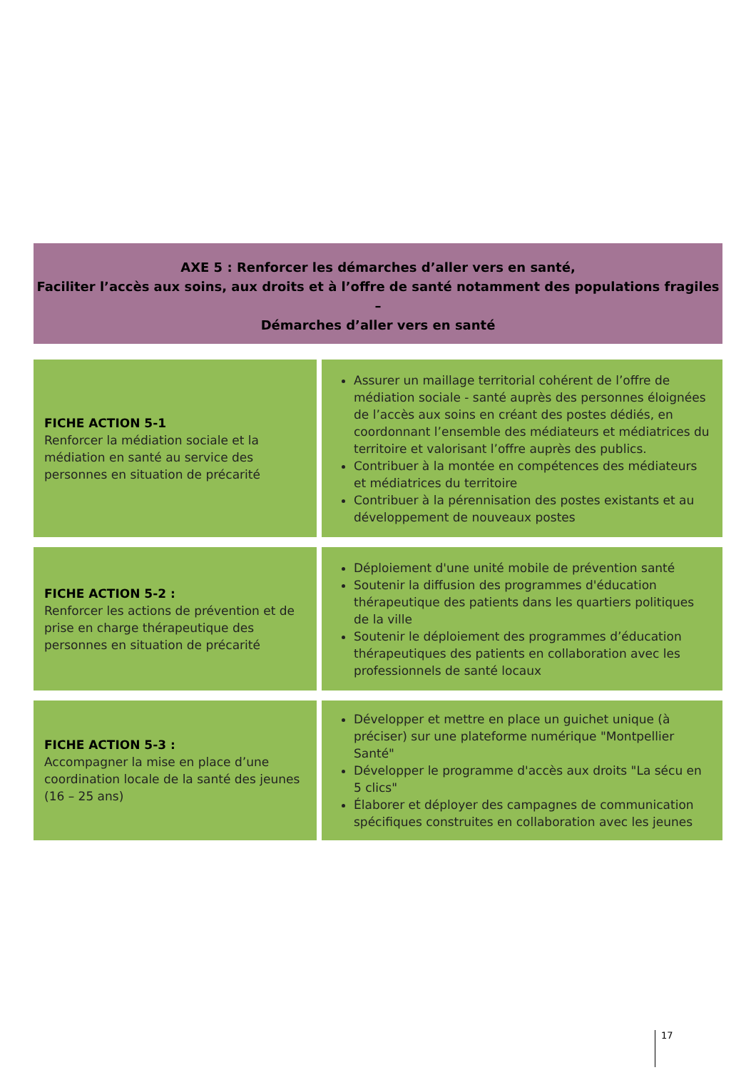AXE 5 : Renforcer les démarches d’aller vers en santé,
Faciliter l’accès aux soins, aux droits et à l’offre de santé notamment des populations fragiles –
Démarches d’aller vers en santé
| FICHE ACTION 5-1 Renforcer la médiation sociale et la médiation en santé au service des personnes en situation de précarité | Assurer un maillage territorial cohérent de l’offre de médiation sociale - santé auprès des personnes éloignées de l’accès aux soins en créant des postes dédiés, en coordonnant l’ensemble des médiateurs et médiatrices du territoire et valorisant l’offre auprès des publics. Contribuer à la montée en compétences des médiateurs et médiatrices du territoire Contribuer à la pérennisation des postes existants et au développement de nouveaux postes |
| FICHE ACTION 5-2 : Renforcer les actions de prévention et de prise en charge thérapeutique des personnes en situation de précarité | Déploiement d'une unité mobile de prévention santé Soutenir la diffusion des programmes d'éducation thérapeutique des patients dans les quartiers politiques de la ville Soutenir le déploiement des programmes d’éducation thérapeutiques des patients en collaboration avec les professionnels de santé locaux |
| FICHE ACTION 5-3 : Accompagner la mise en place d’une coordination locale de la santé des jeunes (16 – 25 ans) | Développer et mettre en place un guichet unique (à préciser) sur une plateforme numérique "Montpellier Santé" Développer le programme d'accès aux droits "La sécu en 5 clics" Élaborer et déployer des campagnes de communication spécifiques construites en collaboration avec les jeunes |
17